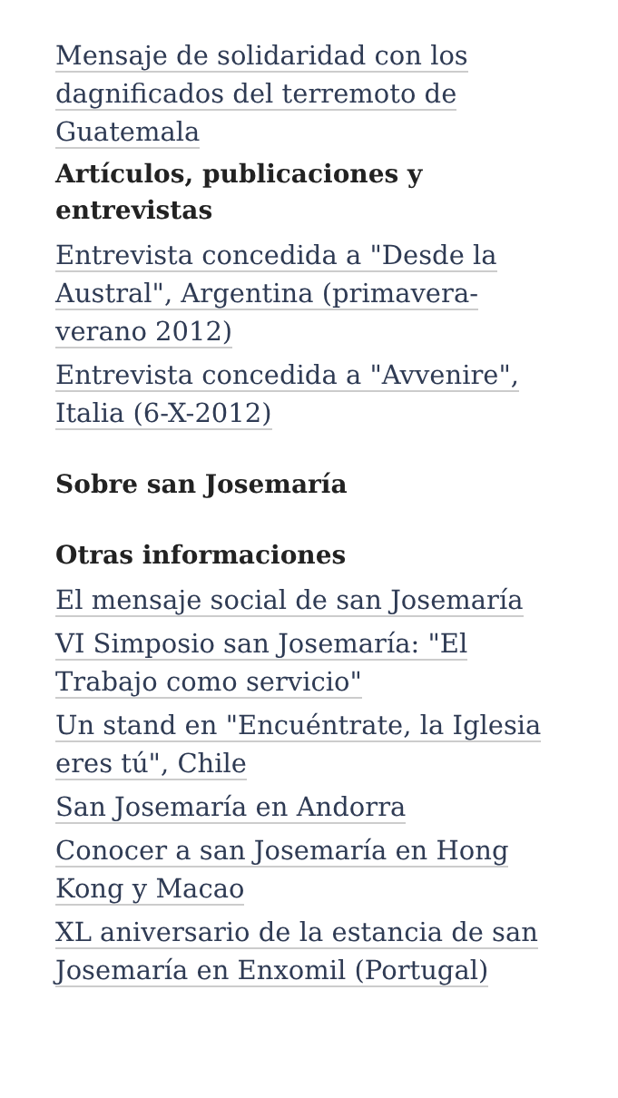Mensaje de solidaridad con los dagnificados del terremoto de Guatemala
Artículos, publicaciones y entrevistas
Entrevista concedida a "Desde la Austral", Argentina (primavera-verano 2012)
Entrevista concedida a "Avvenire", Italia (6-X-2012)
Sobre san Josemaría
Otras informaciones
El mensaje social de san Josemaría
VI Simposio san Josemaría: "El Trabajo como servicio"
Un stand en "Encuéntrate, la Iglesia eres tú", Chile
San Josemaría en Andorra
Conocer a san Josemaría en Hong Kong y Macao
XL aniversario de la estancia de san Josemaría en Enxomil (Portugal)